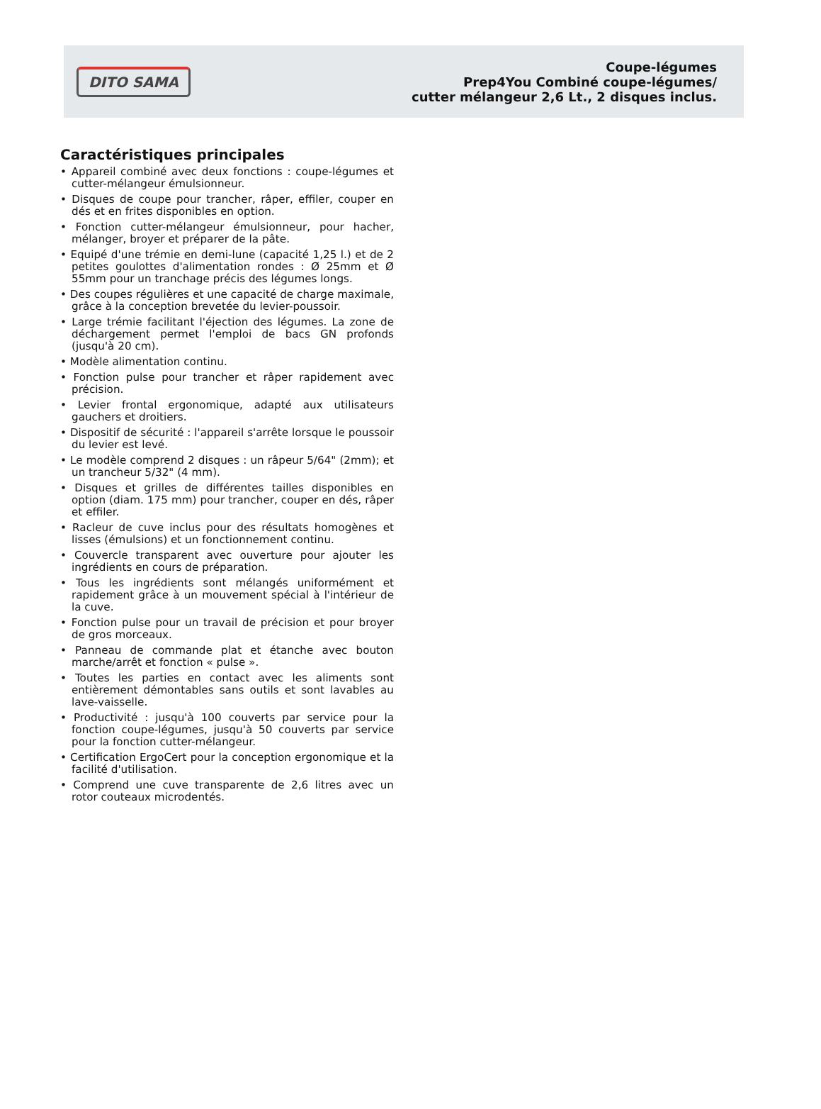DITO SAMA
Coupe-légumes
Prep4You Combiné coupe-légumes/
cutter mélangeur 2,6 Lt., 2 disques inclus.
Caractéristiques principales
• Appareil combiné avec deux fonctions : coupe-légumes et cutter-mélangeur émulsionneur.
• Disques de coupe pour trancher, râper, effiler, couper en dés et en frites disponibles en option.
• Fonction cutter-mélangeur émulsionneur, pour hacher, mélanger, broyer et préparer de la pâte.
• Equipé d'une trémie en demi-lune (capacité 1,25 l.) et de 2 petites goulottes d'alimentation rondes : Ø 25mm et Ø 55mm pour un tranchage précis des légumes longs.
• Des coupes régulières et une capacité de charge maximale, grâce à la conception brevetée du levier-poussoir.
• Large trémie facilitant l'éjection des légumes. La zone de déchargement permet l'emploi de bacs GN profonds (jusqu'à 20 cm).
• Modèle alimentation continu.
• Fonction pulse pour trancher et râper rapidement avec précision.
• Levier frontal ergonomique, adapté aux utilisateurs gauchers et droitiers.
• Dispositif de sécurité : l'appareil s'arrête lorsque le poussoir du levier est levé.
• Le modèle comprend 2 disques : un râpeur 5/64" (2mm); et un trancheur 5/32" (4 mm).
• Disques et grilles de différentes tailles disponibles en option (diam. 175 mm) pour trancher, couper en dés, râper et effiler.
• Racleur de cuve inclus pour des résultats homogènes et lisses (émulsions) et un fonctionnement continu.
• Couvercle transparent avec ouverture pour ajouter les ingrédients en cours de préparation.
• Tous les ingrédients sont mélangés uniformément et rapidement grâce à un mouvement spécial à l'intérieur de la cuve.
• Fonction pulse pour un travail de précision et pour broyer de gros morceaux.
• Panneau de commande plat et étanche avec bouton marche/arrêt et fonction « pulse ».
• Toutes les parties en contact avec les aliments sont entièrement démontables sans outils et sont lavables au lave-vaisselle.
• Productivité : jusqu'à 100 couverts par service pour la fonction coupe-légumes, jusqu'à 50 couverts par service pour la fonction cutter-mélangeur.
• Certification ErgoCert pour la conception ergonomique et la facilité d'utilisation.
• Comprend une cuve transparente de 2,6 litres avec un rotor couteaux microdentés.